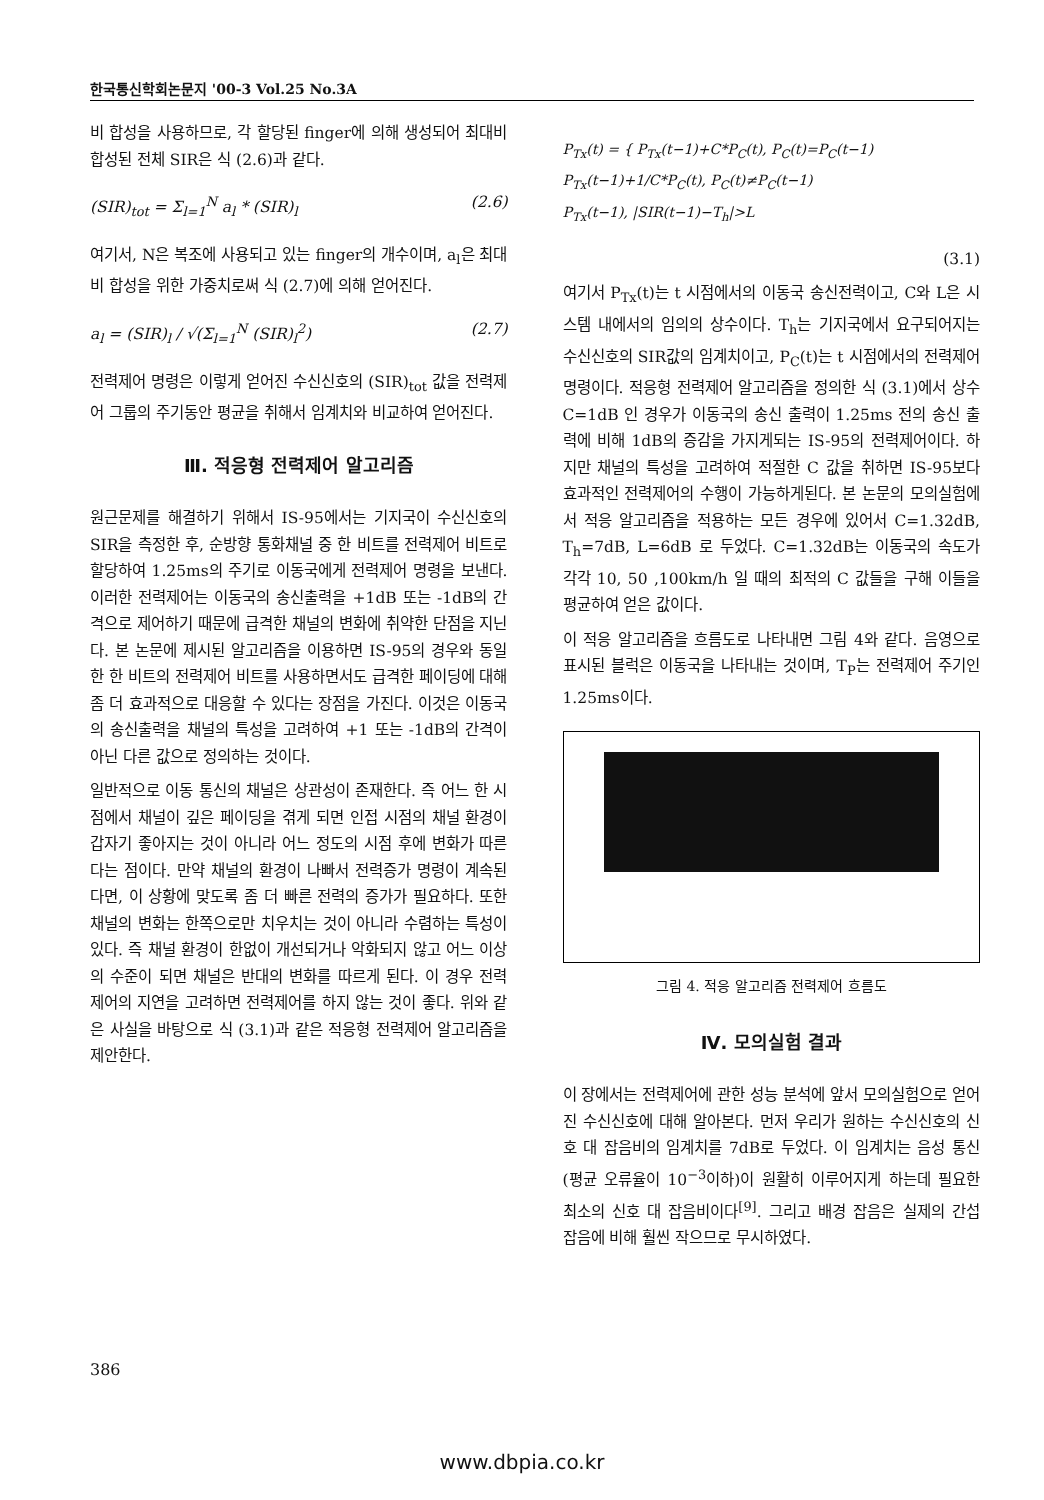한국통신학회논문지 '00-3 Vol.25 No.3A
비 합성을 사용하므로, 각 할당된 finger에 의해 생성되어 최대비 합성된 전체 SIR은 식 (2.6)과 같다.
(SIR)<sub>tot</sub> = Σ<sub>l=1</sub><sup>N</sup> a<sub>l</sub> * (SIR)<sub>l</sub> (2.6)
여기서, N은 복조에 사용되고 있는 finger의 개수이며, a<sub>l</sub>은 최대비 합성을 위한 가중치로써 식 (2.7)에 의해 얻어진다.
a<sub>l</sub> = (SIR)<sub>l</sub> / √(Σ<sub>l=1</sub><sup>N</sup> (SIR)<sub>l</sub><sup>2</sup>) (2.7)
전력제어 명령은 이렇게 얻어진 수신신호의 (SIR)<sub>tot</sub> 값을 전력제어 그룹의 주기동안 평균을 취해서 임계치와 비교하여 얻어진다.
Ⅲ. 적응형 전력제어 알고리즘
원근문제를 해결하기 위해서 IS-95에서는 기지국이 수신신호의 SIR을 측정한 후, 순방향 통화채널 중 한 비트를 전력제어 비트로 할당하여 1.25ms의 주기로 이동국에게 전력제어 명령을 보낸다. 이러한 전력제어는 이동국의 송신출력을 +1dB 또는 -1dB의 간격으로 제어하기 때문에 급격한 채널의 변화에 취약한 단점을 지닌다. 본 논문에 제시된 알고리즘을 이용하면 IS-95의 경우와 동일한 한 비트의 전력제어 비트를 사용하면서도 급격한 페이딩에 대해 좀 더 효과적으로 대응할 수 있다는 장점을 가진다. 이것은 이동국의 송신출력을 채널의 특성을 고려하여 +1 또는 -1dB의 간격이 아닌 다른 값으로 정의하는 것이다.
일반적으로 이동 통신의 채널은 상관성이 존재한다. 즉 어느 한 시점에서 채널이 깊은 페이딩을 겪게 되면 인접 시점의 채널 환경이 갑자기 좋아지는 것이 아니라 어느 정도의 시점 후에 변화가 따른다는 점이다. 만약 채널의 환경이 나빠서 전력증가 명령이 계속된다면, 이 상황에 맞도록 좀 더 빠른 전력의 증가가 필요하다. 또한 채널의 변화는 한쪽으로만 치우치는 것이 아니라 수렴하는 특성이 있다. 즉 채널 환경이 한없이 개선되거나 악화되지 않고 어느 이상의 수준이 되면 채널은 반대의 변화를 따르게 된다. 이 경우 전력제어의 지연을 고려하면 전력제어를 하지 않는 것이 좋다. 위와 같은 사실을 바탕으로 식 (3.1)과 같은 적응형 전력제어 알고리즘을 제안한다.
P<sub>Tx</sub>(t) = { P<sub>Tx</sub>(t−1)+C*P<sub>C</sub>(t), P<sub>C</sub>(t)=P<sub>C</sub>(t−1)
P<sub>Tx</sub>(t−1)+1/C*P<sub>C</sub>(t), P<sub>C</sub>(t)≠P<sub>C</sub>(t−1)
P<sub>Tx</sub>(t−1), |SIR(t−1)−T<sub>h</sub>|>L
(3.1)
여기서 P<sub>Tx</sub>(t)는 t 시점에서의 이동국 송신전력이고, C와 L은 시스템 내에서의 임의의 상수이다. T<sub>h</sub>는 기지국에서 요구되어지는 수신신호의 SIR값의 임계치이고, P<sub>C</sub>(t)는 t 시점에서의 전력제어 명령이다. 적응형 전력제어 알고리즘을 정의한 식 (3.1)에서 상수 C=1dB 인 경우가 이동국의 송신 출력이 1.25ms 전의 송신 출력에 비해 1dB의 증감을 가지게되는 IS-95의 전력제어이다. 하지만 채널의 특성을 고려하여 적절한 C 값을 취하면 IS-95보다 효과적인 전력제어의 수행이 가능하게된다. 본 논문의 모의실험에서 적응 알고리즘을 적용하는 모든 경우에 있어서 C=1.32dB, T<sub>h</sub>=7dB, L=6dB 로 두었다. C=1.32dB는 이동국의 속도가 각각 10, 50 ,100km/h 일 때의 최적의 C 값들을 구해 이들을 평균하여 얻은 값이다.
이 적응 알고리즘을 흐름도로 나타내면 그림 4와 같다. 음영으로 표시된 블럭은 이동국을 나타내는 것이며, T<sub>P</sub>는 전력제어 주기인 1.25ms이다.
그림 4. 적응 알고리즘 전력제어 흐름도
Ⅳ. 모의실험 결과
이 장에서는 전력제어에 관한 성능 분석에 앞서 모의실험으로 얻어진 수신신호에 대해 알아본다. 먼저 우리가 원하는 수신신호의 신호 대 잡음비의 임계치를 7dB로 두었다. 이 임계치는 음성 통신(평균 오류율이 10<sup>−3</sup>이하)이 원활히 이루어지게 하는데 필요한 최소의 신호 대 잡음비이다<sup>[9]</sup>. 그리고 배경 잡음은 실제의 간섭 잡음에 비해 훨씬 작으므로 무시하였다.
386
www.dbpia.co.kr